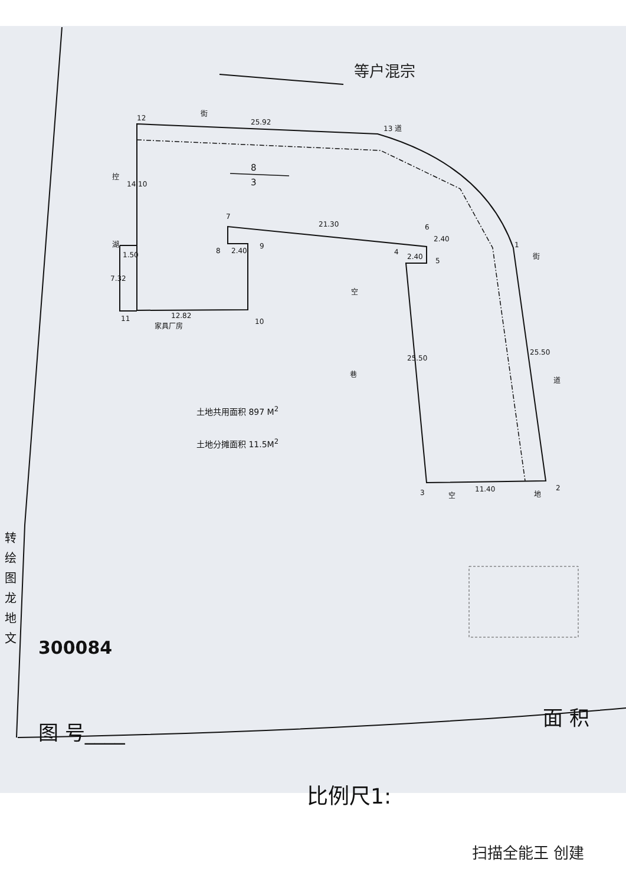等户混宗
8
3
12
街
25.92
13 道
控
14.10
7
21.30 6
2.40
湖
1.50 8 2.40
9
4
2.40 5
1
街
7.32
空
11 12.82
家具厂房 10
巷
25.50
25.50
道
3 空
11.40 地
2
土地共用面积 897 M<sup>2</sup>
土地分摊面积 11.5M<sup>2</sup>
转 绘 图 龙 地 文
300084
图 号____
面 积
比例尺1:
扫描全能王 创建